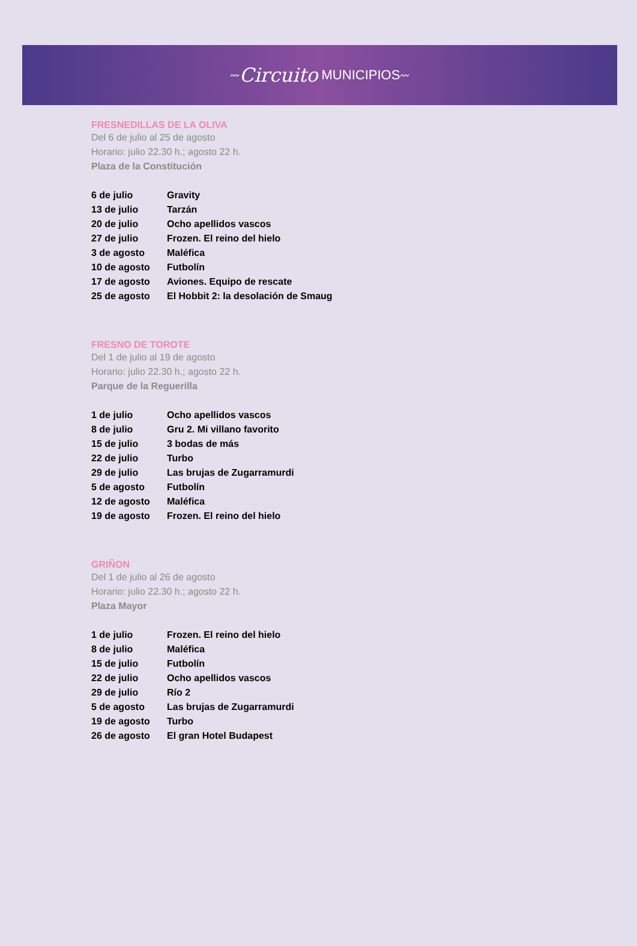〰 Circuito MUNICIPIOS 〰
FRESNEDILLAS DE LA OLIVA
Del 6 de julio al 25 de agosto
Horario: julio 22.30 h.; agosto 22 h.
Plaza de la Constitución
| 6 de julio | Gravity |
| 13 de julio | Tarzán |
| 20 de julio | Ocho apellidos vascos |
| 27 de julio | Frozen. El reino del hielo |
| 3 de agosto | Maléfica |
| 10 de agosto | Futbolín |
| 17 de agosto | Aviones. Equipo de rescate |
| 25 de agosto | El Hobbit 2: la desolación de Smaug |
FRESNO DE TOROTE
Del 1 de julio al 19 de agosto
Horario: julio 22.30 h.; agosto 22 h.
Parque de la Reguerilla
| 1 de julio | Ocho apellidos vascos |
| 8 de julio | Gru 2. Mi villano favorito |
| 15 de julio | 3 bodas de más |
| 22 de julio | Turbo |
| 29 de julio | Las brujas de Zugarramurdi |
| 5 de agosto | Futbolín |
| 12 de agosto | Maléfica |
| 19 de agosto | Frozen. El reino del hielo |
GRIÑON
Del 1 de julio al 26 de agosto
Horario: julio 22.30 h.; agosto 22 h.
Plaza Mayor
| 1 de julio | Frozen. El reino del hielo |
| 8 de julio | Maléfica |
| 15 de julio | Futbolín |
| 22 de julio | Ocho apellidos vascos |
| 29 de julio | Río 2 |
| 5 de agosto | Las brujas de Zugarramurdi |
| 19 de agosto | Turbo |
| 26 de agosto | El gran Hotel Budapest |